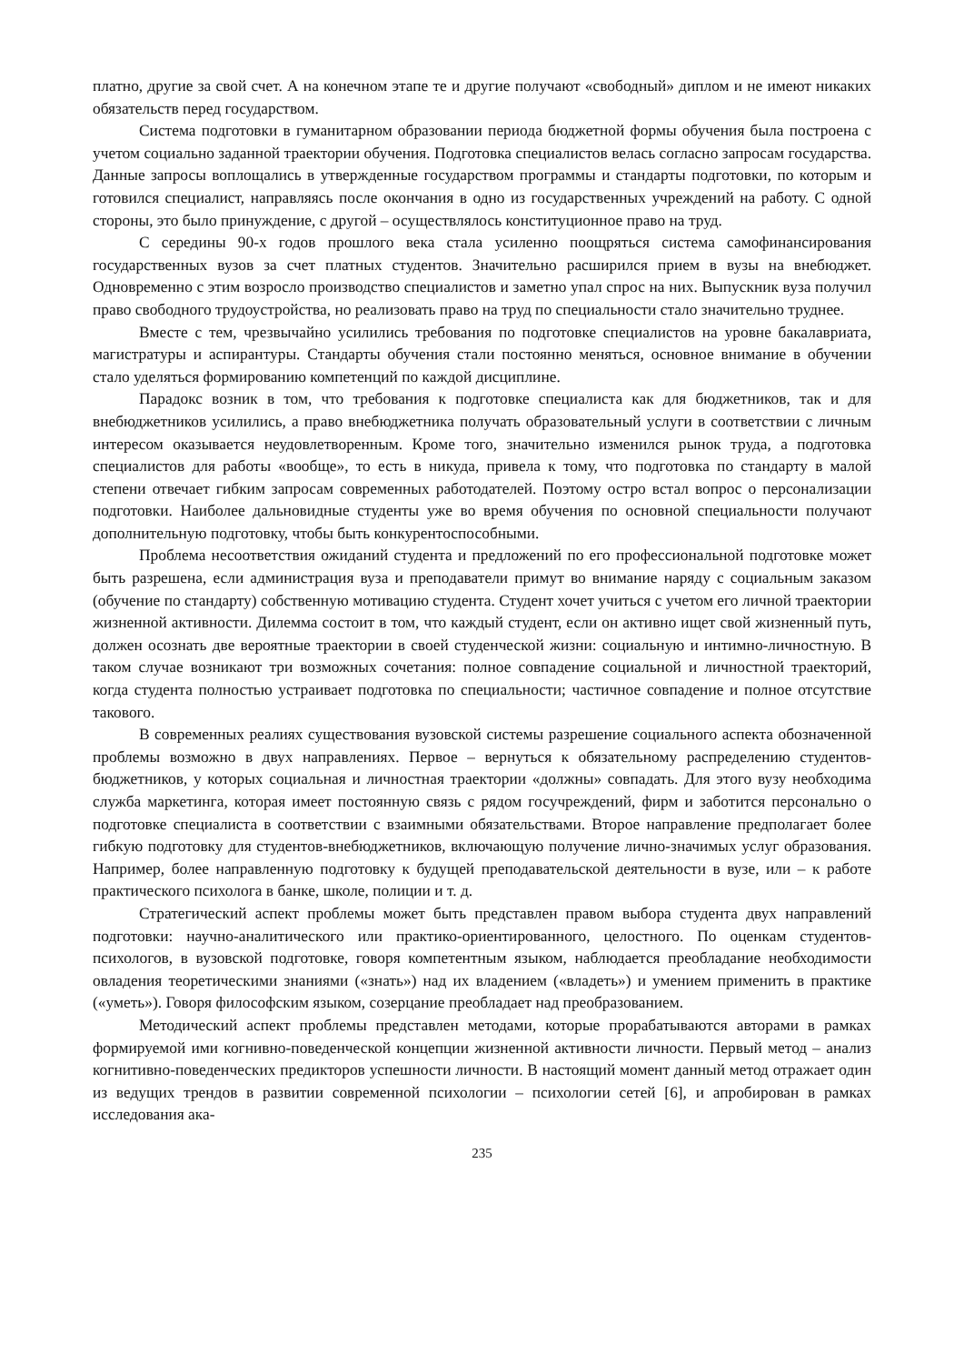платно, другие за свой счет. А на конечном этапе те и другие получают «свободный» диплом и не имеют никаких обязательств перед государством.
Система подготовки в гуманитарном образовании периода бюджетной формы обучения была построена с учетом социально заданной траектории обучения. Подготовка специалистов велась согласно запросам государства. Данные запросы воплощались в утвержденные государством программы и стандарты подготовки, по которым и готовился специалист, направляясь после окончания в одно из государственных учреждений на работу. С одной стороны, это было принуждение, с другой – осуществлялось конституционное право на труд.
С середины 90-х годов прошлого века стала усиленно поощряться система самофинансирования государственных вузов за счет платных студентов. Значительно расширился прием в вузы на внебюджет. Одновременно с этим возросло производство специалистов и заметно упал спрос на них. Выпускник вуза получил право свободного трудоустройства, но реализовать право на труд по специальности стало значительно труднее.
Вместе с тем, чрезвычайно усилились требования по подготовке специалистов на уровне бакалавриата, магистратуры и аспирантуры. Стандарты обучения стали постоянно меняться, основное внимание в обучении стало уделяться формированию компетенций по каждой дисциплине.
Парадокс возник в том, что требования к подготовке специалиста как для бюджетников, так и для внебюджетников усилились, а право внебюджетника получать образовательный услуги в соответствии с личным интересом оказывается неудовлетворенным. Кроме того, значительно изменился рынок труда, а подготовка специалистов для работы «вообще», то есть в никуда, привела к тому, что подготовка по стандарту в малой степени отвечает гибким запросам современных работодателей. Поэтому остро встал вопрос о персонализации подготовки. Наиболее дальновидные студенты уже во время обучения по основной специальности получают дополнительную подготовку, чтобы быть конкурентоспособными.
Проблема несоответствия ожиданий студента и предложений по его профессиональной подготовке может быть разрешена, если администрация вуза и преподаватели примут во внимание наряду с социальным заказом (обучение по стандарту) собственную мотивацию студента. Студент хочет учиться с учетом его личной траектории жизненной активности. Дилемма состоит в том, что каждый студент, если он активно ищет свой жизненный путь, должен осознать две вероятные траектории в своей студенческой жизни: социальную и интимно-личностную. В таком случае возникают три возможных сочетания: полное совпадение социальной и личностной траекторий, когда студента полностью устраивает подготовка по специальности; частичное совпадение и полное отсутствие такового.
В современных реалиях существования вузовской системы разрешение социального аспекта обозначенной проблемы возможно в двух направлениях. Первое – вернуться к обязательному распределению студентов-бюджетников, у которых социальная и личностная траектории «должны» совпадать. Для этого вузу необходима служба маркетинга, которая имеет постоянную связь с рядом госучреждений, фирм и заботится персонально о подготовке специалиста в соответствии с взаимными обязательствами. Второе направление предполагает более гибкую подготовку для студентов-внебюджетников, включающую получение лично-значимых услуг образования. Например, более направленную подготовку к будущей преподавательской деятельности в вузе, или – к работе практического психолога в банке, школе, полиции и т. д.
Стратегический аспект проблемы может быть представлен правом выбора студента двух направлений подготовки: научно-аналитического или практико-ориентированного, целостного. По оценкам студентов-психологов, в вузовской подготовке, говоря компетентным языком, наблюдается преобладание необходимости овладения теоретическими знаниями («знать») над их владением («владеть») и умением применить в практике («уметь»). Говоря философским языком, созерцание преобладает над преобразованием.
Методический аспект проблемы представлен методами, которые прорабатываются авторами в рамках формируемой ими когнивно-поведенческой концепции жизненной активности личности. Первый метод – анализ когнитивно-поведенческих предикторов успешности личности. В настоящий момент данный метод отражает один из ведущих трендов в развитии современной психологии – психологии сетей [6], и апробирован в рамках исследования ака-
235